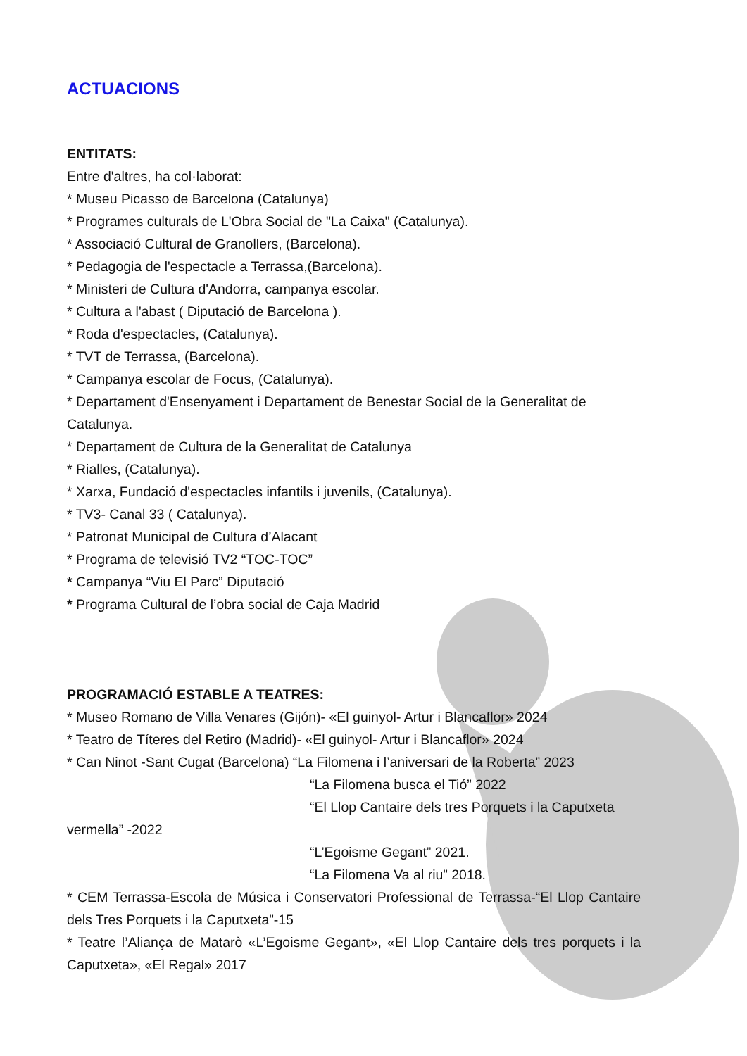ACTUACIONS
ENTITATS:
Entre d'altres, ha col·laborat:
* Museu Picasso de Barcelona (Catalunya)
* Programes culturals de L'Obra Social de "La Caixa" (Catalunya).
* Associació Cultural de Granollers, (Barcelona).
* Pedagogia de l'espectacle a Terrassa,(Barcelona).
* Ministeri de Cultura d'Andorra, campanya escolar.
* Cultura a l'abast ( Diputació de Barcelona ).
* Roda d'espectacles, (Catalunya).
* TVT de Terrassa, (Barcelona).
* Campanya escolar de Focus, (Catalunya).
* Departament d'Ensenyament i Departament de Benestar Social de la Generalitat de Catalunya.
* Departament de Cultura de la Generalitat de Catalunya
* Rialles, (Catalunya).
* Xarxa, Fundació d'espectacles infantils i juvenils, (Catalunya).
* TV3- Canal 33 ( Catalunya).
* Patronat Municipal de Cultura d’Alacant
* Programa de televisió TV2 “TOC-TOC”
* Campanya “Viu El Parc” Diputació
* Programa Cultural de l’obra social de Caja Madrid
PROGRAMACIÓ ESTABLE A TEATRES:
* Museo Romano de Villa Venares (Gijón)- «El guinyol- Artur i Blancaflor» 2024
* Teatro de Títeres del Retiro (Madrid)- «El guinyol- Artur i Blancaflor» 2024
* Can Ninot -Sant Cugat (Barcelona) “La Filomena i l’aniversari de la Roberta” 2023
“La Filomena busca el Tió” 2022
“El Llop Cantaire dels tres Porquets i la Caputxeta
vermella” -2022
“L’Egoisme Gegant” 2021.
“La Filomena Va al riu” 2018.
* CEM Terrassa-Escola de Música i Conservatori Professional de Terrassa-“El Llop Cantaire dels Tres Porquets i la Caputxeta”-15
* Teatre l’Aliança de Matarò «L’Egoisme Gegant», «El Llop Cantaire dels tres porquets i la Caputxeta», «El Regal» 2017